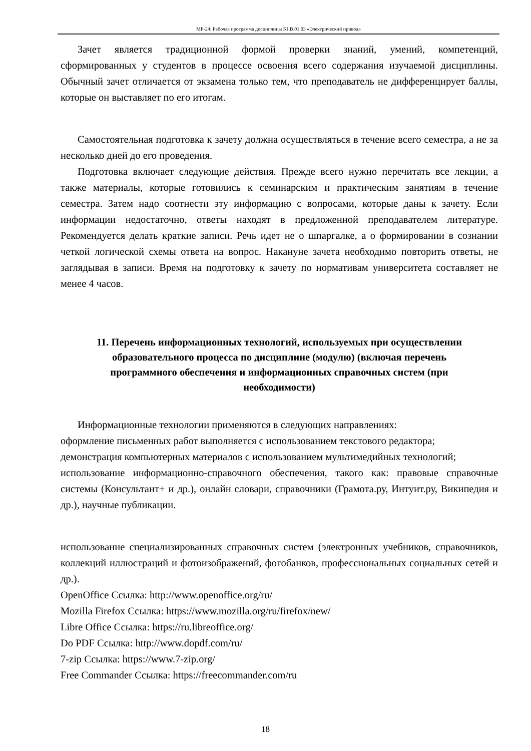МР-24: Рабочая программа дисциплины Б1.В.01.03 «Электрический привод»
Зачет является традиционной формой проверки знаний, умений, компетенций, сформированных у студентов в процессе освоения всего содержания изучаемой дисциплины. Обычный зачет отличается от экзамена только тем, что преподаватель не дифференцирует баллы, которые он выставляет по его итогам.
Самостоятельная подготовка к зачету должна осуществляться в течение всего семестра, а не за несколько дней до его проведения.
Подготовка включает следующие действия. Прежде всего нужно перечитать все лекции, а также материалы, которые готовились к семинарским и практическим занятиям в течение семестра. Затем надо соотнести эту информацию с вопросами, которые даны к зачету. Если информации недостаточно, ответы находят в предложенной преподавателем литературе. Рекомендуется делать краткие записи. Речь идет не о шпаргалке, а о формировании в сознании четкой логической схемы ответа на вопрос. Накануне зачета необходимо повторить ответы, не заглядывая в записи. Время на подготовку к зачету по нормативам университета составляет не менее 4 часов.
11. Перечень информационных технологий, используемых при осуществлении образовательного процесса по дисциплине (модулю) (включая перечень программного обеспечения и информационных справочных систем (при необходимости)
Информационные технологии применяются в следующих направлениях:
оформление письменных работ выполняется с использованием текстового редактора;
демонстрация компьютерных материалов с использованием мультимедийных технологий;
использование информационно-справочного обеспечения, такого как: правовые справочные системы (Консультант+ и др.), онлайн словари, справочники (Грамота.ру, Интуит.ру, Википедия и др.), научные публикации.
использование специализированных справочных систем (электронных учебников, справочников, коллекций иллюстраций и фотоизображений, фотобанков, профессиональных социальных сетей и др.).
OpenOffice Ссылка: http://www.openoffice.org/ru/
Mozilla Firefox Ссылка: https://www.mozilla.org/ru/firefox/new/
Libre Office Ссылка: https://ru.libreoffice.org/
Do PDF Ссылка: http://www.dopdf.com/ru/
7-zip Ссылка: https://www.7-zip.org/
Free Commander Ссылка: https://freecommander.com/ru
18